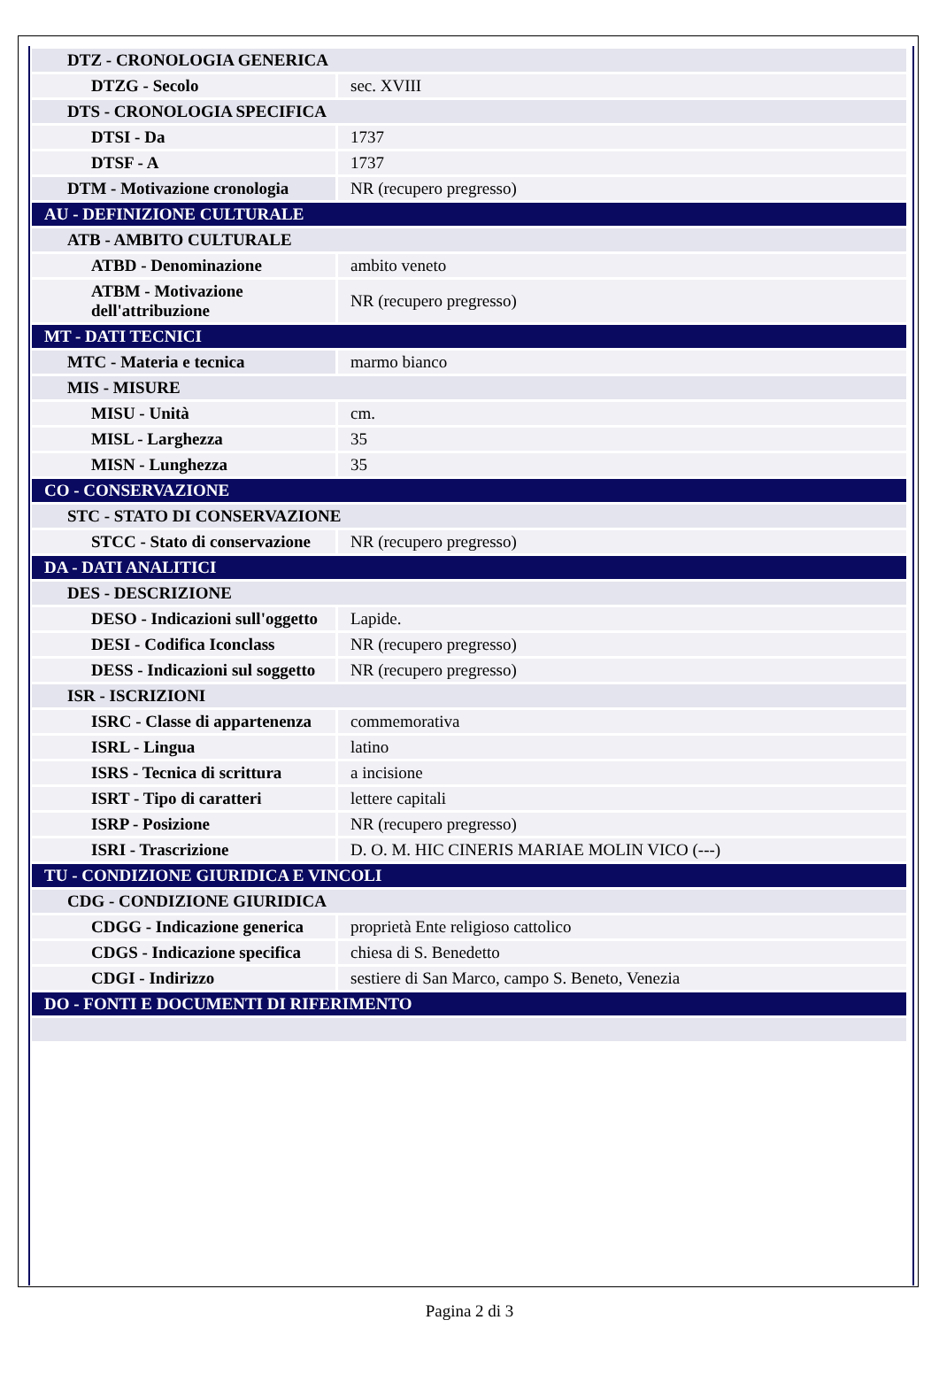| DTZ - CRONOLOGIA GENERICA | |
| DTZG - Secolo | sec. XVIII |
| DTS - CRONOLOGIA SPECIFICA | |
| DTSI - Da | 1737 |
| DTSF - A | 1737 |
| DTM - Motivazione cronologia | NR (recupero pregresso) |
| AU - DEFINIZIONE CULTURALE | |
| ATB - AMBITO CULTURALE | |
| ATBD - Denominazione | ambito veneto |
| ATBM - Motivazione dell'attribuzione | NR (recupero pregresso) |
| MT - DATI TECNICI | |
| MTC - Materia e tecnica | marmo bianco |
| MIS - MISURE | |
| MISU - Unità | cm. |
| MISL - Larghezza | 35 |
| MISN - Lunghezza | 35 |
| CO - CONSERVAZIONE | |
| STC - STATO DI CONSERVAZIONE | |
| STCC - Stato di conservazione | NR (recupero pregresso) |
| DA - DATI ANALITICI | |
| DES - DESCRIZIONE | |
| DESO - Indicazioni sull'oggetto | Lapide. |
| DESI - Codifica Iconclass | NR (recupero pregresso) |
| DESS - Indicazioni sul soggetto | NR (recupero pregresso) |
| ISR - ISCRIZIONI | |
| ISRC - Classe di appartenenza | commemorativa |
| ISRL - Lingua | latino |
| ISRS - Tecnica di scrittura | a incisione |
| ISRT - Tipo di caratteri | lettere capitali |
| ISRP - Posizione | NR (recupero pregresso) |
| ISRI - Trascrizione | D. O. M. HIC CINERIS MARIAE MOLIN VICO (---) |
| TU - CONDIZIONE GIURIDICA E VINCOLI | |
| CDG - CONDIZIONE GIURIDICA | |
| CDGG - Indicazione generica | proprietà Ente religioso cattolico |
| CDGS - Indicazione specifica | chiesa di S. Benedetto |
| CDGI - Indirizzo | sestiere di San Marco, campo S. Beneto, Venezia |
| DO - FONTI E DOCUMENTI DI RIFERIMENTO | |
Pagina 2 di 3